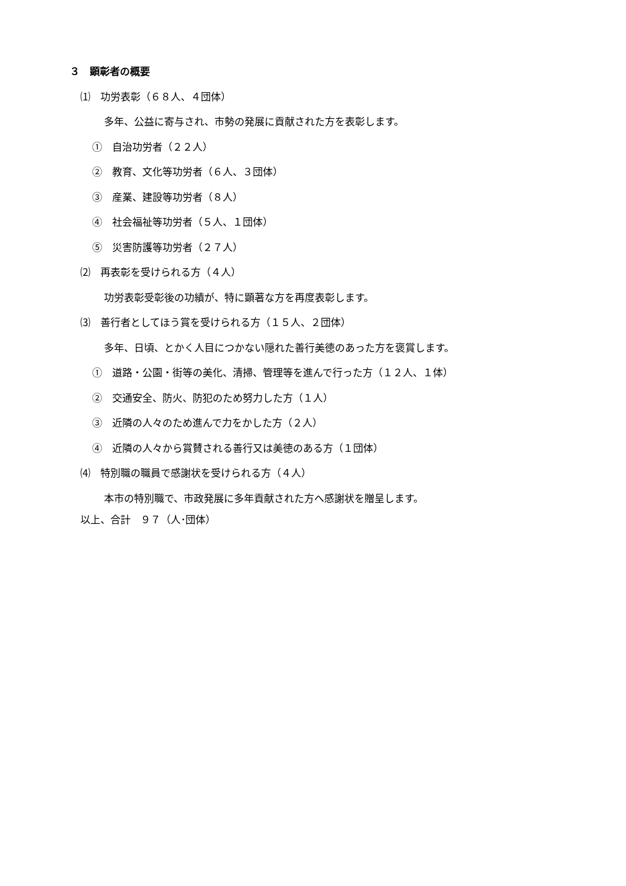３　顕彰者の概要
⑴　功労表彰（６８人、４団体）
多年、公益に寄与され、市勢の発展に貢献された方を表彰します。
①　自治功労者（２２人）
②　教育、文化等功労者（６人、３団体）
③　産業、建設等功労者（８人）
④　社会福祉等功労者（５人、１団体）
⑤　災害防護等功労者（２７人）
⑵　再表彰を受けられる方（４人）
功労表彰受彰後の功績が、特に顕著な方を再度表彰します。
⑶　善行者としてほう賞を受けられる方（１５人、２団体）
多年、日頃、とかく人目につかない隠れた善行美徳のあった方を褒賞します。
①　道路・公園・街等の美化、清掃、管理等を進んで行った方（１２人、１体）
②　交通安全、防火、防犯のため努力した方（１人）
③　近隣の人々のため進んで力をかした方（２人）
④　近隣の人々から賞賛される善行又は美徳のある方（１団体）
⑷　特別職の職員で感謝状を受けられる方（４人）
本市の特別職で、市政発展に多年貢献された方へ感謝状を贈呈します。
以上、合計　９７（人･団体）